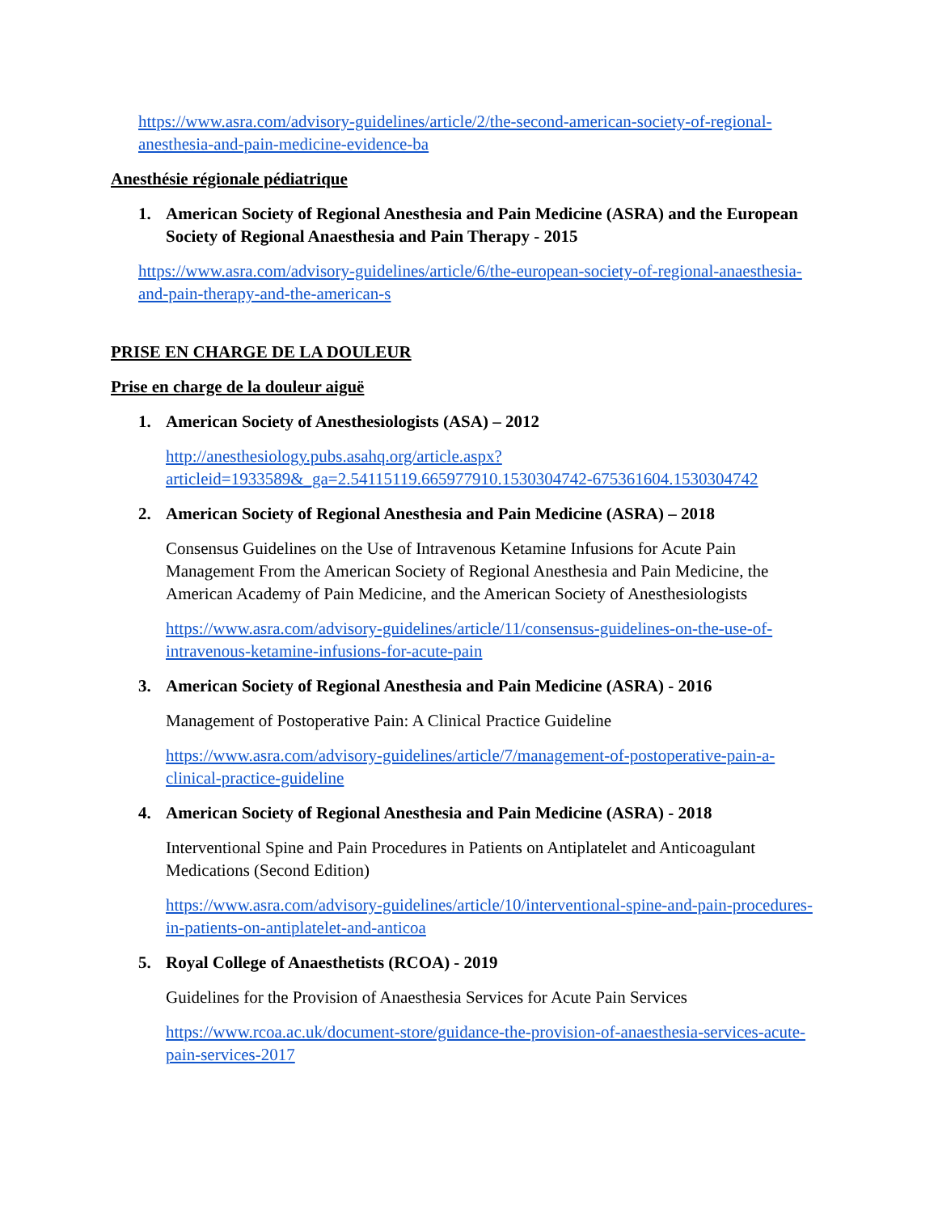https://www.asra.com/advisory-guidelines/article/2/the-second-american-society-of-regional-anesthesia-and-pain-medicine-evidence-ba
Anesthésie régionale pédiatrique
1. American Society of Regional Anesthesia and Pain Medicine (ASRA) and the European Society of Regional Anaesthesia and Pain Therapy - 2015
https://www.asra.com/advisory-guidelines/article/6/the-european-society-of-regional-anaesthesia-and-pain-therapy-and-the-american-s
PRISE EN CHARGE DE LA DOULEUR
Prise en charge de la douleur aiguë
1. American Society of Anesthesiologists (ASA) – 2012
http://anesthesiology.pubs.asahq.org/article.aspx?articleid=1933589&_ga=2.54115119.665977910.1530304742-675361604.1530304742
2. American Society of Regional Anesthesia and Pain Medicine (ASRA) – 2018
Consensus Guidelines on the Use of Intravenous Ketamine Infusions for Acute Pain Management From the American Society of Regional Anesthesia and Pain Medicine, the American Academy of Pain Medicine, and the American Society of Anesthesiologists
https://www.asra.com/advisory-guidelines/article/11/consensus-guidelines-on-the-use-of-intravenous-ketamine-infusions-for-acute-pain
3. American Society of Regional Anesthesia and Pain Medicine (ASRA) - 2016
Management of Postoperative Pain: A Clinical Practice Guideline
https://www.asra.com/advisory-guidelines/article/7/management-of-postoperative-pain-a-clinical-practice-guideline
4. American Society of Regional Anesthesia and Pain Medicine (ASRA) - 2018
Interventional Spine and Pain Procedures in Patients on Antiplatelet and Anticoagulant Medications (Second Edition)
https://www.asra.com/advisory-guidelines/article/10/interventional-spine-and-pain-procedures-in-patients-on-antiplatelet-and-anticoa
5. Royal College of Anaesthetists (RCOA) - 2019
Guidelines for the Provision of Anaesthesia Services for Acute Pain Services
https://www.rcoa.ac.uk/document-store/guidance-the-provision-of-anaesthesia-services-acute-pain-services-2017